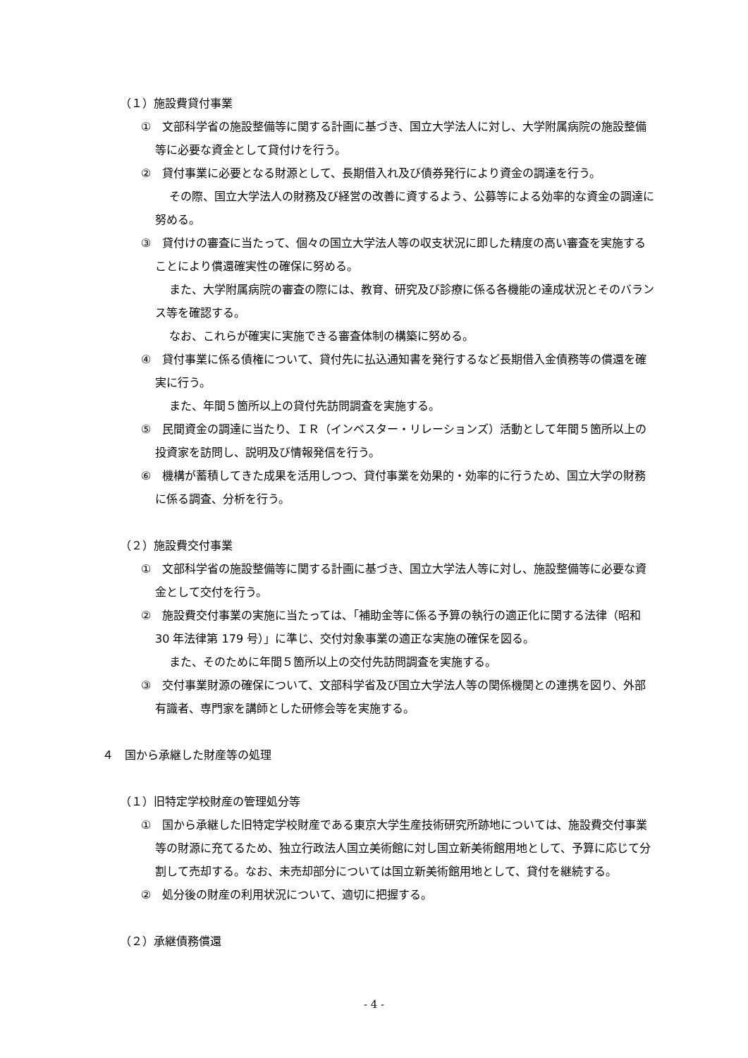（１）施設費貸付事業
①　文部科学省の施設整備等に関する計画に基づき、国立大学法人に対し、大学附属病院の施設整備等に必要な資金として貸付けを行う。
②　貸付事業に必要となる財源として、長期借入れ及び債券発行により資金の調達を行う。
その際、国立大学法人の財務及び経営の改善に資するよう、公募等による効率的な資金の調達に努める。
③　貸付けの審査に当たって、個々の国立大学法人等の収支状況に即した精度の高い審査を実施することにより償還確実性の確保に努める。
また、大学附属病院の審査の際には、教育、研究及び診療に係る各機能の達成状況とそのバランス等を確認する。
なお、これらが確実に実施できる審査体制の構築に努める。
④　貸付事業に係る債権について、貸付先に払込通知書を発行するなど長期借入金債務等の償還を確実に行う。
また、年間５箇所以上の貸付先訪問調査を実施する。
⑤　民間資金の調達に当たり、ＩＲ（インベスター・リレーションズ）活動として年間５箇所以上の投資家を訪問し、説明及び情報発信を行う。
⑥　機構が蓄積してきた成果を活用しつつ、貸付事業を効果的・効率的に行うため、国立大学の財務に係る調査、分析を行う。
（２）施設費交付事業
①　文部科学省の施設整備等に関する計画に基づき、国立大学法人等に対し、施設整備等に必要な資金として交付を行う。
②　施設費交付事業の実施に当たっては、「補助金等に係る予算の執行の適正化に関する法律（昭和 30 年法律第 179 号）」に準じ、交付対象事業の適正な実施の確保を図る。
また、そのために年間５箇所以上の交付先訪問調査を実施する。
③　交付事業財源の確保について、文部科学省及び国立大学法人等の関係機関との連携を図り、外部有識者、専門家を講師とした研修会等を実施する。
４　国から承継した財産等の処理
（１）旧特定学校財産の管理処分等
①　国から承継した旧特定学校財産である東京大学生産技術研究所跡地については、施設費交付事業等の財源に充てるため、独立行政法人国立美術館に対し国立新美術館用地として、予算に応じて分割して売却する。なお、未売却部分については国立新美術館用地として、貸付を継続する。
②　処分後の財産の利用状況について、適切に把握する。
（２）承継債務償還
- 4 -